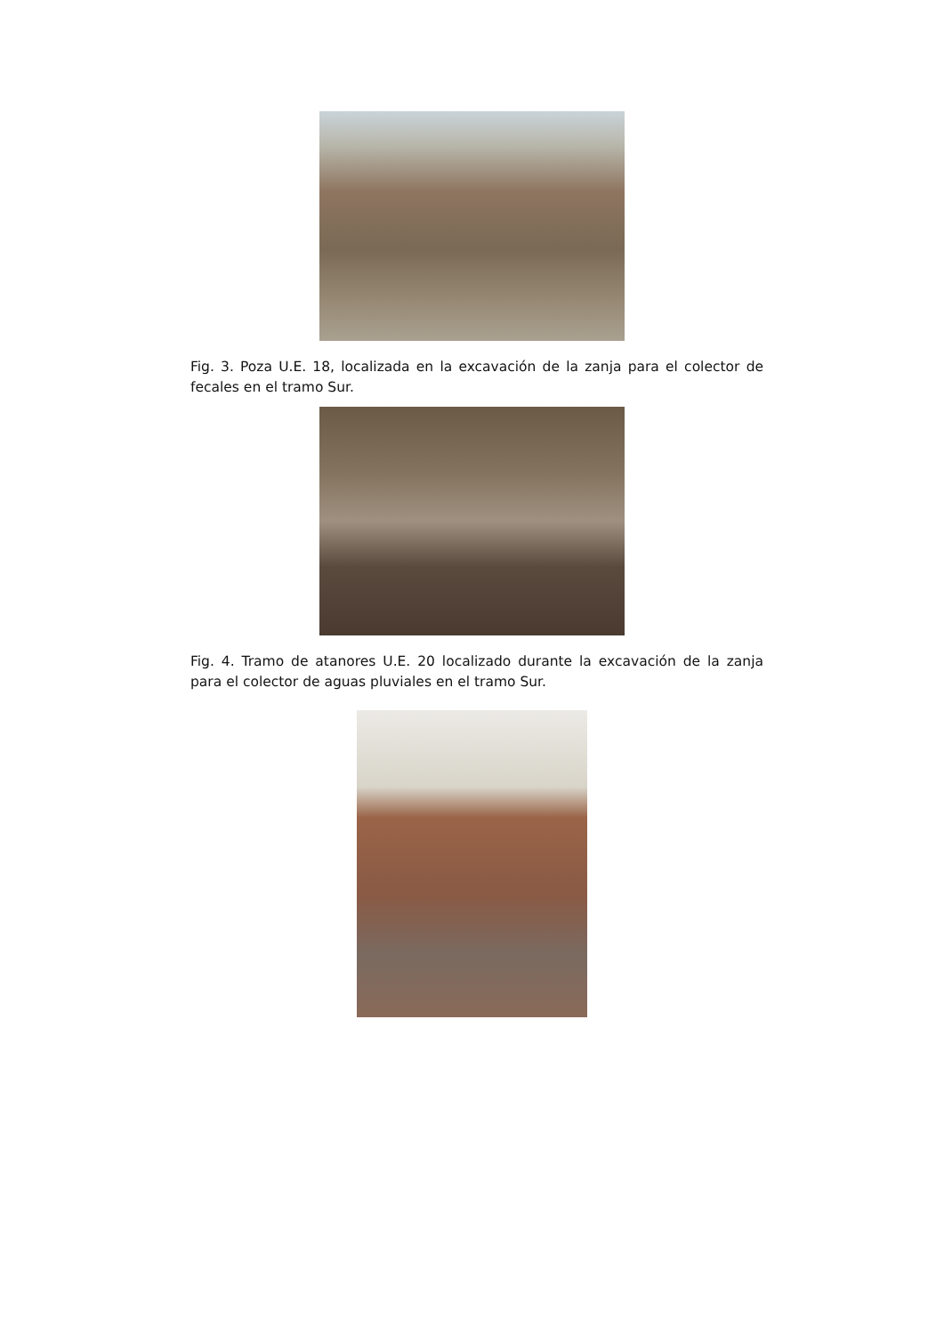Fig. 3. Poza U.E. 18, localizada en la excavación de la zanja para el colector de fecales en el tramo Sur.
Fig. 4. Tramo de atanores U.E. 20 localizado durante la excavación de la zanja para el colector de aguas pluviales en el tramo Sur.